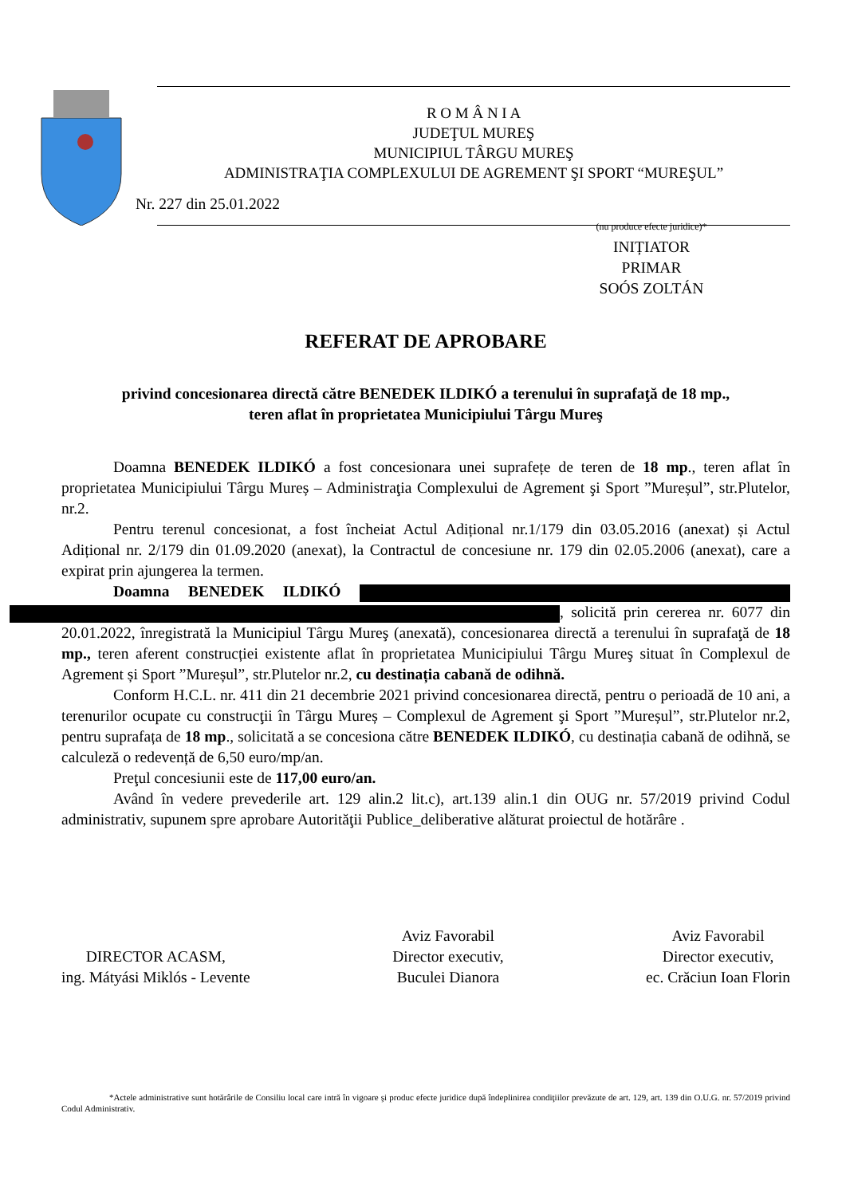R O M Â N I A
JUDEŢUL MUREŞ
MUNICIPIUL TÂRGU MUREŞ
ADMINISTRAŢIA COMPLEXULUI DE AGREMENT ŞI SPORT “MUREŞUL”
Nr. 227 din 25.01.2022
(nu produce efecte juridice)*
INIȚIATOR
PRIMAR
SOÓS ZOLTÁN
REFERAT DE APROBARE
privind concesionarea directă către BENEDEK ILDIKÓ a terenului în suprafaţă de 18 mp.,
teren aflat în proprietatea Municipiului Târgu Mureş
Doamna BENEDEK ILDIKÓ a fost concesionara unei suprafețe de teren de 18 mp., teren aflat în proprietatea Municipiului Târgu Mureș – Administraţia Complexului de Agrement şi Sport ”Mureșul”, str.Plutelor, nr.2.
Pentru terenul concesionat, a fost încheiat Actul Adițional nr.1/179 din 03.05.2016 (anexat) și Actul Adițional nr. 2/179 din 01.09.2020 (anexat), la Contractul de concesiune nr. 179 din 02.05.2006 (anexat), care a expirat prin ajungerea la termen.
Doamna BENEDEK ILDIKÓ , solicită prin cererea nr. 6077 din 20.01.2022, înregistrată la Municipiul Târgu Mureş (anexată), concesionarea directă a terenului în suprafaţă de 18 mp., teren aferent construcției existente aflat în proprietatea Municipiului Târgu Mureş situat în Complexul de Agrement și Sport ”Mureșul”, str.Plutelor nr.2, cu destinația cabană de odihnă.
Conform H.C.L. nr. 411 din 21 decembrie 2021 privind concesionarea directă, pentru o perioadă de 10 ani, a terenurilor ocupate cu construcţii în Târgu Mureș – Complexul de Agrement şi Sport ”Mureșul”, str.Plutelor nr.2, pentru suprafața de 18 mp., solicitată a se concesiona către BENEDEK ILDIKÓ, cu destinația cabană de odihnă, se calculeză o redevență de 6,50 euro/mp/an.
Preţul concesiunii este de 117,00 euro/an.
Având în vedere prevederile art. 129 alin.2 lit.c), art.139 alin.1 din OUG nr. 57/2019 privind Codul administrativ, supunem spre aprobare Autorităţii Publice_deliberative alăturat proiectul de hotărâre .
DIRECTOR ACASM,
ing. Mátyási Miklós - Levente
Aviz Favorabil
Director executiv,
Buculei Dianora
Aviz Favorabil
Director executiv,
ec. Crăciun Ioan Florin
*Actele administrative sunt hotărârile de Consiliu local care intră în vigoare şi produc efecte juridice după îndeplinirea condiţiilor prevăzute de art. 129, art. 139 din O.U.G. nr. 57/2019 privind Codul Administrativ.